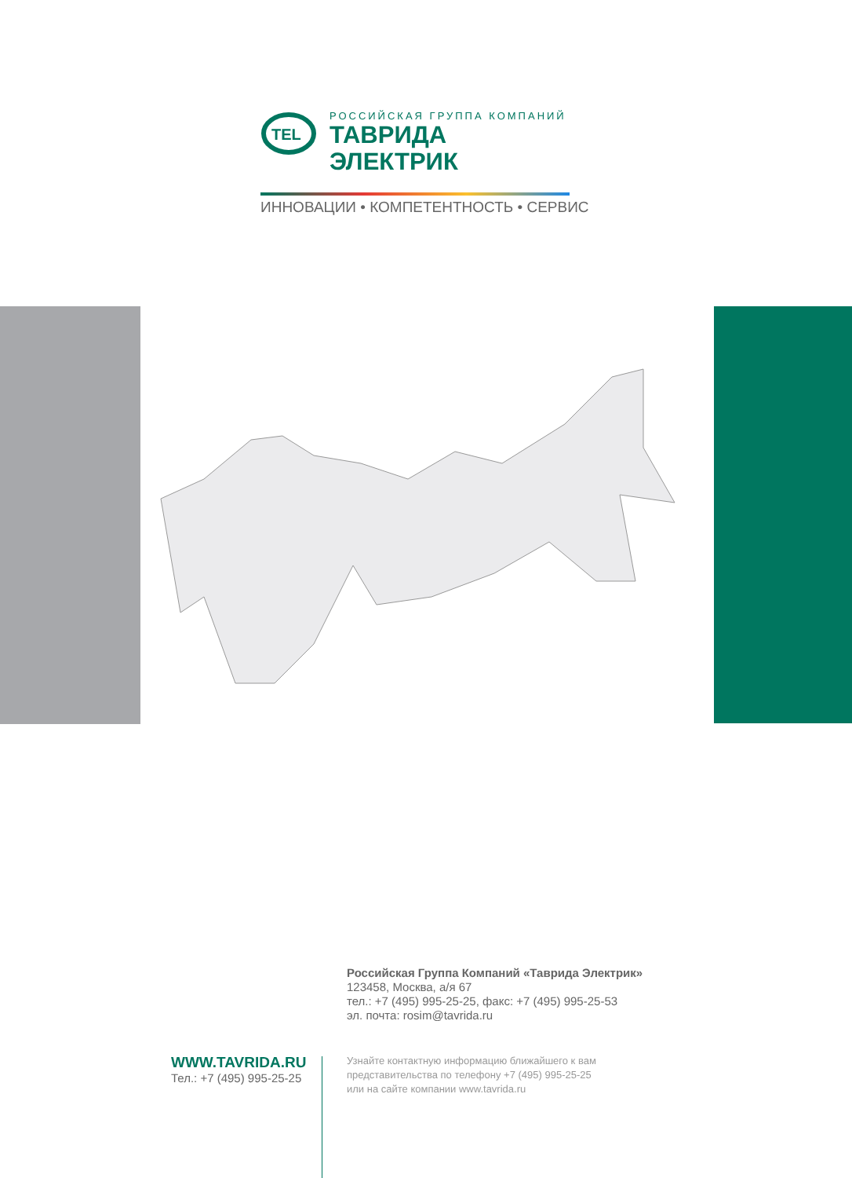TEL
РОССИЙСКАЯ ГРУППА КОМПАНИЙ
ТАВРИДА ЭЛЕКТРИК
ИННОВАЦИИ • КОМПЕТЕНТНОСТЬ • СЕРВИС
Российская Группа Компаний «Таврида Электрик»
123458, Москва, а/я 67
тел.: +7 (495) 995-25-25, факс: +7 (495) 995-25-53
эл. почта: rosim@tavrida.ru
WWW.TAVRIDA.RU
Тел.: +7 (495) 995-25-25
Узнайте контактную информацию ближайшего к вам
представительства по телефону +7 (495) 995-25-25
или на сайте компании www.tavrida.ru